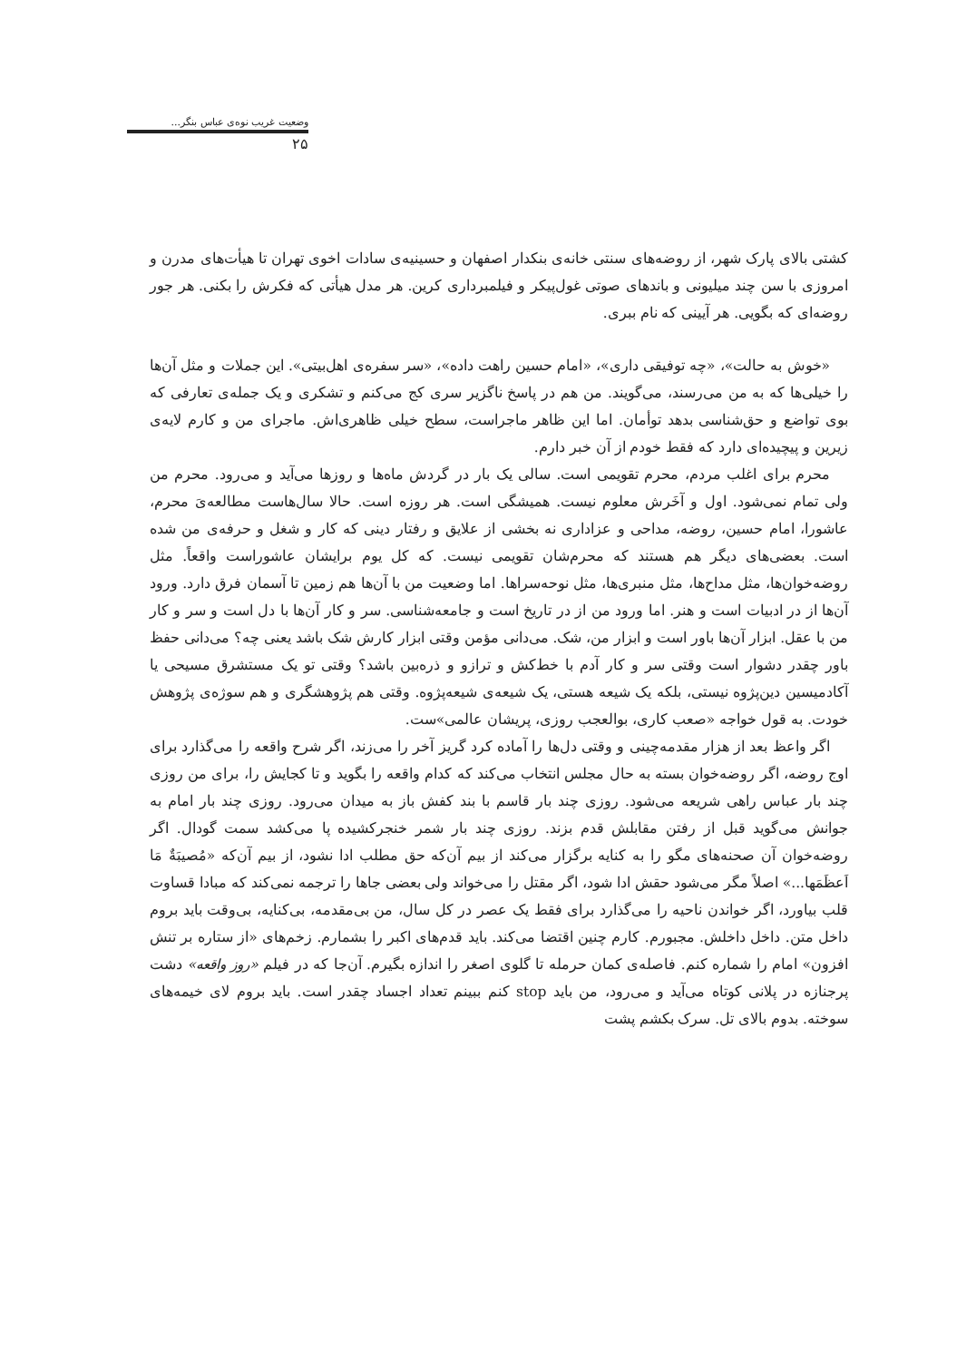وضعیت غریب نوه‌ی عباس بنگر...
۲۵
کشتی بالای پارک شهر، از روضه‌های سنتی خانه‌ی بنکدار اصفهان و حسینیه‌ی سادات اخوی تهران تا هیأت‌های مدرن و امروزی با سن چند میلیونی و باندهای صوتی غول‌پیکر و فیلمبرداری کرین. هر مدل هیأتی که فکرش را بکنی. هر جور روضه‌ای که بگویی. هر آیینی که نام ببری.
«خوش به حالت»، «چه توفیقی داری»، «امام حسین راهت داده»، «سر سفره‌ی اهل‌بیتی». این جملات و مثل آن‌ها را خیلی‌ها که به من می‌رسند، می‌گویند. من هم در پاسخ ناگزیر سری کج می‌کنم و تشکری و یک جمله‌ی تعارفی که بوی تواضع و حق‌شناسی بدهد توأمان. اما این ظاهر ماجراست، سطح خیلی ظاهری‌اش. ماجرای من و کارم لایه‌ی زیرین و پیچیده‌ای دارد که فقط خودم از آن خبر دارم.
محرم برای اغلب مردم، محرم تقویمی است. سالی یک بار در گردش ماه‌ها و روزها می‌آید و می‌رود. محرم من ولی تمام نمی‌شود. اول و آخَرش معلوم نیست. همیشگی است. هر روزه است. حالا سال‌هاست مطالعه‌یَ محرم، عاشورا، امام حسین، روضه، مداحی و عزاداری نه بخشی از علایق و رفتار دینی که کار و شغل و حرفه‌ی من شده است. بعضی‌های دیگر هم هستند که محرم‌شان تقویمی نیست. که کل یوم برایشان عاشوراست واقعاً. مثل روضه‌خوان‌ها، مثل مداح‌ها، مثل منبری‌ها، مثل نوحه‌سراها. اما وضعیت من با آن‌ها هم زمین تا آسمان فرق دارد. ورود آن‌ها از در ادبیات است و هنر. اما ورود من از در تاریخ است و جامعه‌شناسی. سر و کار آن‌ها با دل است و سر و کار من با عقل. ابزار آن‌ها باور است و ابزار من، شک. می‌دانی مؤمن وقتی ابزار کارش شک باشد یعنی چه؟ می‌دانی حفظ باور چقدر دشوار است وقتی سر و کار آدم با خط‌کش و ترازو و ذره‌بین باشد؟ وقتی تو یک مستشرق مسیحی یا آکادمیسین دین‌پژوه نیستی، بلکه یک شیعه هستی، یک شیعه‌ی شیعه‌پژوه. وقتی هم پژوهشگری و هم سوژه‌ی پژوهش خودت. به قول خواجه «صعب کاری، بوالعجب روزی، پریشان عالمی»ست.
اگر واعظ بعد از هزار مقدمه‌چینی و وقتی دل‌ها را آماده کرد گریز آخر را می‌زند، اگر شرح واقعه را می‌گذارد برای اوج روضه، اگر روضه‌خوان بسته به حال مجلس انتخاب می‌کند که کدام واقعه را بگوید و تا کجایش را، برای من روزی چند بار عباس راهی شریعه می‌شود. روزی چند بار قاسم با بند کفش باز به میدان می‌رود. روزی چند بار امام به جوانش می‌گوید قبل از رفتن مقابلش قدم بزند. روزی چند بار شمر خنجرکشیده پا می‌کشد سمت گودال. اگر روضه‌خوان آن صحنه‌های مگو را به کنایه برگزار می‌کند از بیم آن‌که حق مطلب ادا نشود، از بیم آن‌که «مُصیبَةٌ مَا اَعظَمَها...» اصلاً مگر می‌شود حقش ادا شود، اگر مقتل را می‌خواند ولی بعضی جاها را ترجمه نمی‌کند که مبادا قساوت قلب بیاورد، اگر خواندن ناحیه را می‌گذارد برای فقط یک عصر در کل سال، من بی‌مقدمه، بی‌کنایه، بی‌وقت باید بروم داخل متن. داخل داخلش. مجبورم. کارم چنین اقتضا می‌کند. باید قدم‌های اکبر را بشمارم. زخم‌های «از ستاره بر تنش افزون» امام را شماره کنم. فاصله‌ی کمان حرمله تا گلوی اصغر را اندازه بگیرم. آن‌جا که در فیلم «روز واقعه» دشت پرجنازه در پلانی کوتاه می‌آید و می‌رود، من باید stop کنم ببینم تعداد اجساد چقدر است. باید بروم لای خیمه‌های سوخته. بدوم بالای تل. سرک بکشم پشت